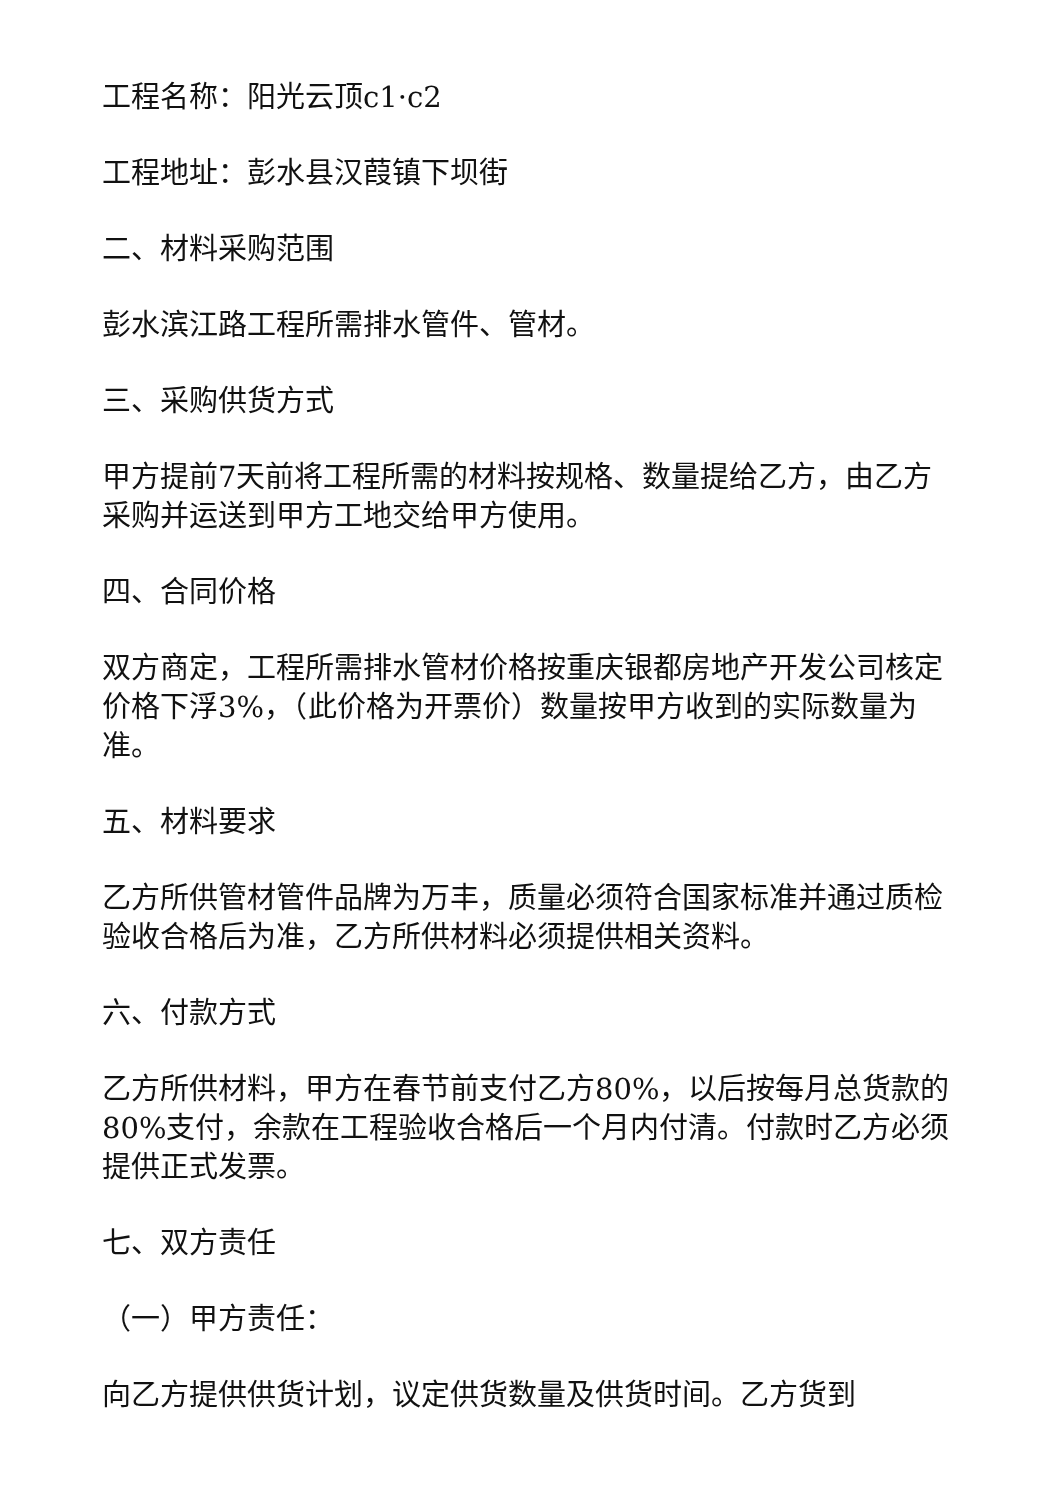工程名称：阳光云顶c1·c2
工程地址：彭水县汉葭镇下坝街
二、材料采购范围
彭水滨江路工程所需排水管件、管材。
三、采购供货方式
甲方提前7天前将工程所需的材料按规格、数量提给乙方，由乙方采购并运送到甲方工地交给甲方使用。
四、合同价格
双方商定，工程所需排水管材价格按重庆银都房地产开发公司核定价格下浮3%，（此价格为开票价）数量按甲方收到的实际数量为准。
五、材料要求
乙方所供管材管件品牌为万丰，质量必须符合国家标准并通过质检验收合格后为准，乙方所供材料必须提供相关资料。
六、付款方式
乙方所供材料，甲方在春节前支付乙方80%，以后按每月总货款的80%支付，余款在工程验收合格后一个月内付清。付款时乙方必须提供正式发票。
七、双方责任
（一）甲方责任：
向乙方提供供货计划，议定供货数量及供货时间。乙方货到